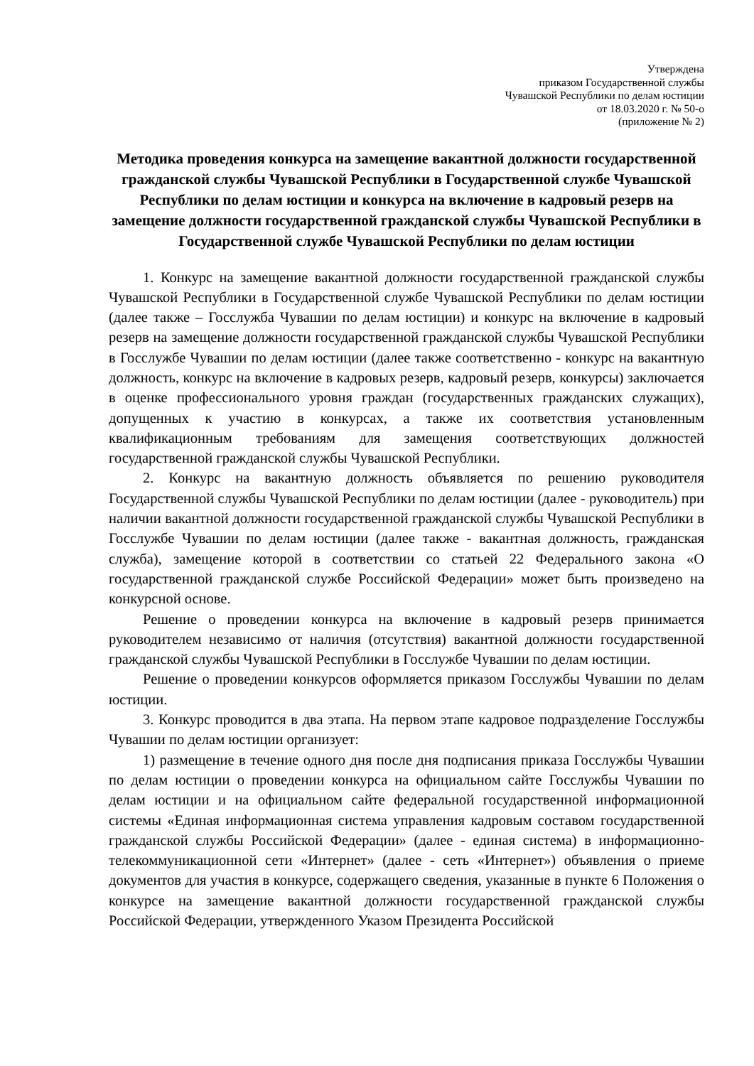Утверждена
приказом Государственной службы
Чувашской Республики по делам юстиции
от 18.03.2020 г. № 50-о
(приложение № 2)
Методика проведения конкурса на замещение вакантной должности государственной гражданской службы Чувашской Республики в Государственной службе Чувашской Республики по делам юстиции и конкурса на включение в кадровый резерв на замещение должности государственной гражданской службы Чувашской Республики в Государственной службе Чувашской Республики по делам юстиции
1. Конкурс на замещение вакантной должности государственной гражданской службы Чувашской Республики в Государственной службе Чувашской Республики по делам юстиции (далее также – Госслужба Чувашии по делам юстиции) и конкурс на включение в кадровый резерв на замещение должности государственной гражданской службы Чувашской Республики в Госслужбе Чувашии по делам юстиции (далее также соответственно - конкурс на вакантную должность, конкурс на включение в кадровых резерв, кадровый резерв, конкурсы) заключается в оценке профессионального уровня граждан (государственных гражданских служащих), допущенных к участию в конкурсах, а также их соответствия установленным квалификационным требованиям для замещения соответствующих должностей государственной гражданской службы Чувашской Республики.
2. Конкурс на вакантную должность объявляется по решению руководителя Государственной службы Чувашской Республики по делам юстиции (далее - руководитель) при наличии вакантной должности государственной гражданской службы Чувашской Республики в Госслужбе Чувашии по делам юстиции (далее также - вакантная должность, гражданская служба), замещение которой в соответствии со статьей 22 Федерального закона «О государственной гражданской службе Российской Федерации» может быть произведено на конкурсной основе.
Решение о проведении конкурса на включение в кадровый резерв принимается руководителем независимо от наличия (отсутствия) вакантной должности государственной гражданской службы Чувашской Республики в Госслужбе Чувашии по делам юстиции.
Решение о проведении конкурсов оформляется приказом Госслужбы Чувашии по делам юстиции.
3. Конкурс проводится в два этапа. На первом этапе кадровое подразделение Госслужбы Чувашии по делам юстиции организует:
1) размещение в течение одного дня после дня подписания приказа Госслужбы Чувашии по делам юстиции о проведении конкурса на официальном сайте Госслужбы Чувашии по делам юстиции и на официальном сайте федеральной государственной информационной системы «Единая информационная система управления кадровым составом государственной гражданской службы Российской Федерации» (далее - единая система) в информационно-телекоммуникационной сети «Интернет» (далее - сеть «Интернет») объявления о приеме документов для участия в конкурсе, содержащего сведения, указанные в пункте 6 Положения о конкурсе на замещение вакантной должности государственной гражданской службы Российской Федерации, утвержденного Указом Президента Российской